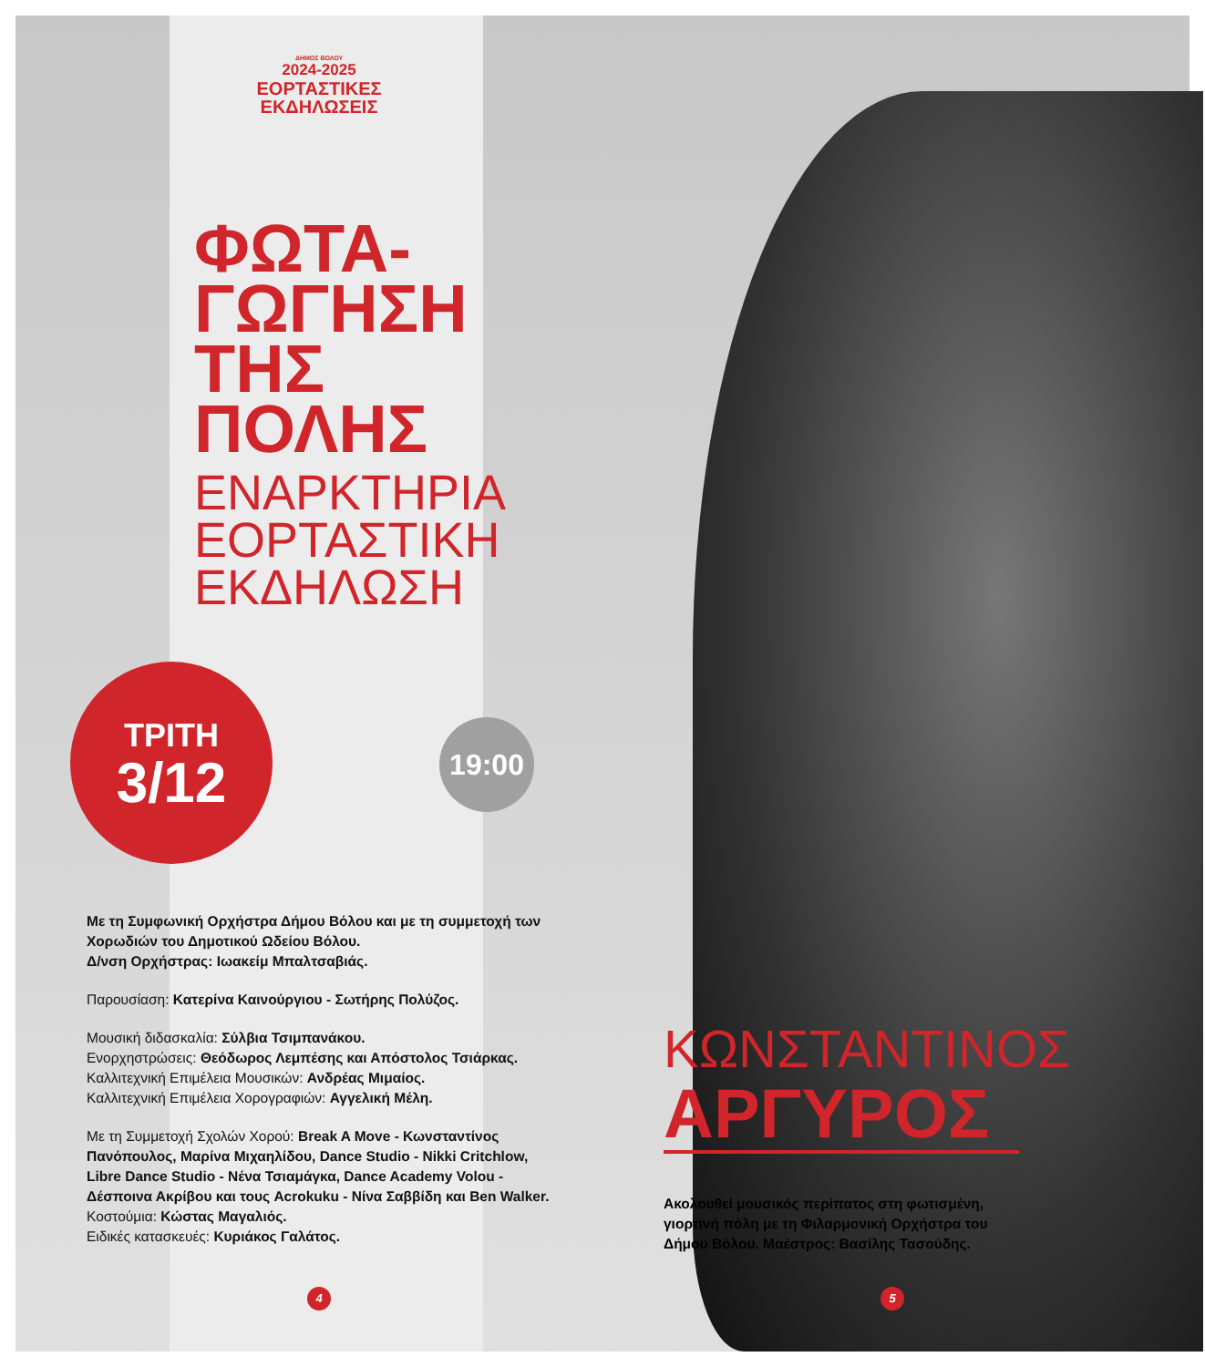ΔΗΜΟΣ ΒΟΛΟΥ
2024-2025
ΕΟΡΤΑΣΤΙΚΕΣ
ΕΚΔΗΛΩΣΕΙΣ
ΦΩΤΑ-
ΓΩΓΗΣΗ
ΤΗΣ
ΠΟΛΗΣ
ΕΝΑΡΚΤΗΡΙΑ
ΕΟΡΤΑΣΤΙΚΗ
ΕΚΔΗΛΩΣΗ
ΤΡΙΤΗ
3/12
19:00
Με τη Συμφωνική Ορχήστρα Δήμου Βόλου και με τη συμμετοχή των Χορωδιών του Δημοτικού Ωδείου Βόλου.
Δ/νση Ορχήστρας: Ιωακείμ Μπαλτσαβιάς.
Παρουσίαση: Κατερίνα Καινούργιου - Σωτήρης Πολύζος.
Μουσική διδασκαλία: Σύλβια Τσιμπανάκου.
Ενορχηστρώσεις: Θεόδωρος Λεμπέσης και Απόστολος Τσιάρκας.
Καλλιτεχνική Επιμέλεια Μουσικών: Ανδρέας Μιμαίος.
Καλλιτεχνική Επιμέλεια Χορογραφιών: Αγγελική Μέλη.
Με τη Συμμετοχή Σχολών Χορού: Break A Move - Κωνσταντίνος Πανόπουλος, Μαρίνα Μιχαηλίδου, Dance Studio - Nikki Critchlow, Libre Dance Studio - Νένα Τσιαμάγκα, Dance Academy Volou - Δέσποινα Ακρίβου και τους Acrokuku - Νίνα Σαββίδη και Ben Walker.
Κοστούμια: Κώστας Μαγαλιός.
Ειδικές κατασκευές: Κυριάκος Γαλάτος.
ΚΩΝΣΤΑΝΤΙΝΟΣ
ΑΡΓΥΡΟΣ
Ακολουθεί μουσικός περίπατος στη φωτισμένη, γιορτινή πόλη με τη Φιλαρμονική Ορχήστρα του Δήμου Βόλου. Μαέστρος: Βασίλης Τασούδης.
4 5